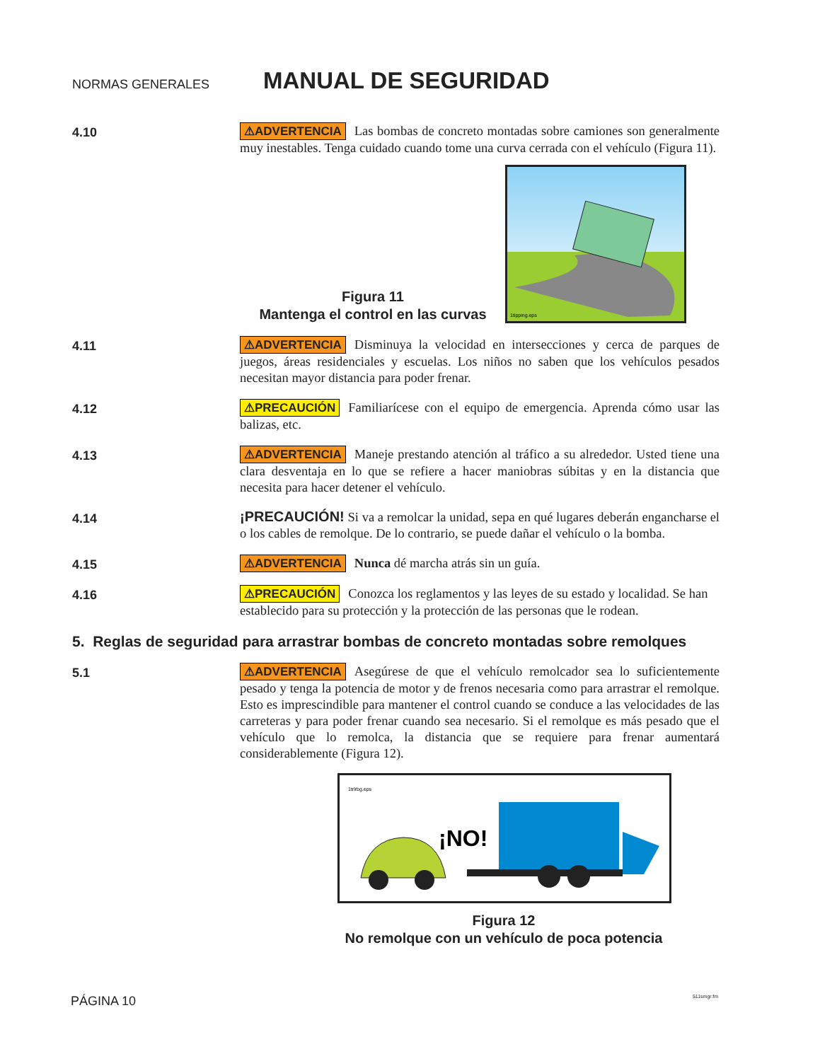NORMAS GENERALES
MANUAL DE SEGURIDAD
4.10
⚠ADVERTENCIA Las bombas de concreto montadas sobre camiones son generalmente muy inestables. Tenga cuidado cuando tome una curva cerrada con el vehículo (Figura 11).
Figura 11
Mantenga el control en las curvas
1tipping.eps
4.11
⚠ADVERTENCIA Disminuya la velocidad en intersecciones y cerca de parques de juegos, áreas residenciales y escuelas. Los niños no saben que los vehículos pesados necesitan mayor distancia para poder frenar.
4.12
⚠PRECAUCIÓN Familiarícese con el equipo de emergencia. Aprenda cómo usar las balizas, etc.
4.13
⚠ADVERTENCIA Maneje prestando atención al tráfico a su alrededor. Usted tiene una clara desventaja en lo que se refiere a hacer maniobras súbitas y en la distancia que necesita para hacer detener el vehículo.
4.14
¡PRECAUCIÓN! Si va a remolcar la unidad, sepa en qué lugares deberán engancharse el o los cables de remolque. De lo contrario, se puede dañar el vehículo o la bomba.
4.15
⚠ADVERTENCIA Nunca dé marcha atrás sin un guía.
4.16
⚠PRECAUCIÓN Conozca los reglamentos y las leyes de su estado y localidad. Se han establecido para su protección y la protección de las personas que le rodean.
5. Reglas de seguridad para arrastrar bombas de concreto montadas sobre remolques
5.1
⚠ADVERTENCIA Asegúrese de que el vehículo remolcador sea lo suficientemente pesado y tenga la potencia de motor y de frenos necesaria como para arrastrar el remolque. Esto es imprescindible para mantener el control cuando se conduce a las velocidades de las carreteras y para poder frenar cuando sea necesario. Si el remolque es más pesado que el vehículo que lo remolca, la distancia que se requiere para frenar aumentará considerablemente (Figura 12).
1trlrbg.eps
¡NO!
Figura 12
No remolque con un vehículo de poca potencia
PÁGINA 10 511smgr.fm